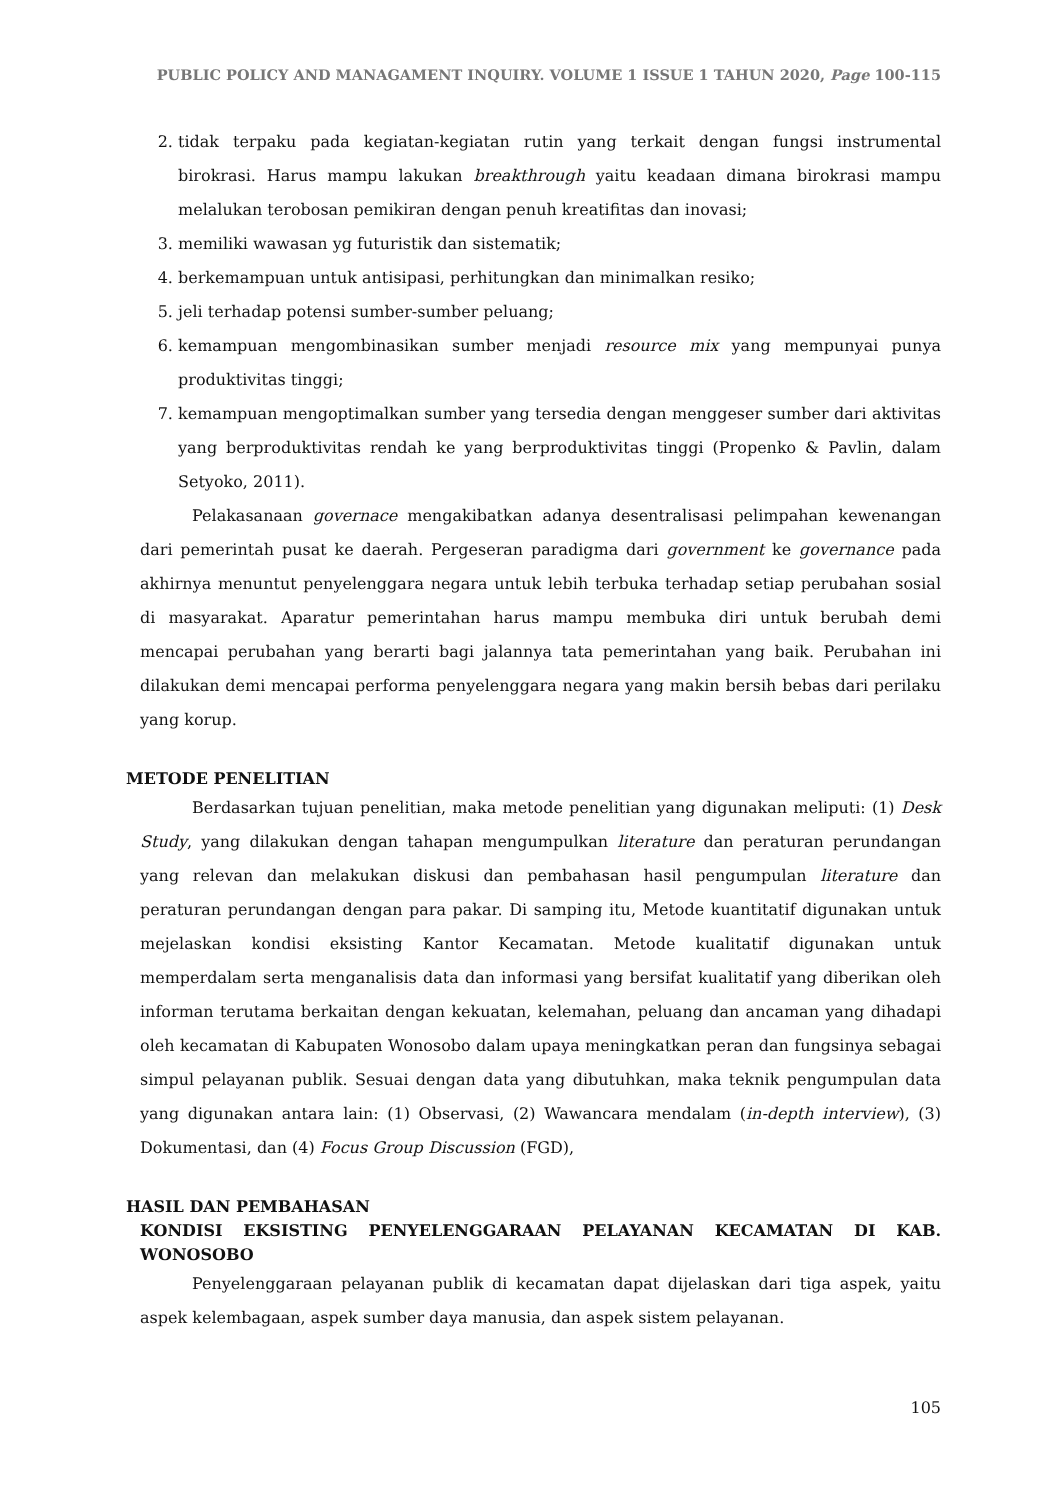PUBLIC POLICY AND MANAGAMENT INQUIRY. VOLUME 1 ISSUE 1 TAHUN 2020, Page 100-115
2. tidak terpaku pada kegiatan-kegiatan rutin yang terkait dengan fungsi instrumental birokrasi. Harus mampu lakukan breakthrough yaitu keadaan dimana birokrasi mampu melalukan terobosan pemikiran dengan penuh kreatifitas dan inovasi;
3. memiliki wawasan yg futuristik dan sistematik;
4. berkemampuan untuk antisipasi, perhitungkan dan minimalkan resiko;
5. jeli terhadap potensi sumber-sumber peluang;
6. kemampuan mengombinasikan sumber menjadi resource mix yang mempunyai punya produktivitas tinggi;
7. kemampuan mengoptimalkan sumber yang tersedia dengan menggeser sumber dari aktivitas yang berproduktivitas rendah ke yang berproduktivitas tinggi (Propenko & Pavlin, dalam Setyoko, 2011).
Pelakasanaan governace mengakibatkan adanya desentralisasi pelimpahan kewenangan dari pemerintah pusat ke daerah. Pergeseran paradigma dari government ke governance pada akhirnya menuntut penyelenggara negara untuk lebih terbuka terhadap setiap perubahan sosial di masyarakat. Aparatur pemerintahan harus mampu membuka diri untuk berubah demi mencapai perubahan yang berarti bagi jalannya tata pemerintahan yang baik. Perubahan ini dilakukan demi mencapai performa penyelenggara negara yang makin bersih bebas dari perilaku yang korup.
METODE PENELITIAN
Berdasarkan tujuan penelitian, maka metode penelitian yang digunakan meliputi: (1) Desk Study, yang dilakukan dengan tahapan mengumpulkan literature dan peraturan perundangan yang relevan dan melakukan diskusi dan pembahasan hasil pengumpulan literature dan peraturan perundangan dengan para pakar. Di samping itu, Metode kuantitatif digunakan untuk mejelaskan kondisi eksisting Kantor Kecamatan. Metode kualitatif digunakan untuk memperdalam serta menganalisis data dan informasi yang bersifat kualitatif yang diberikan oleh informan terutama berkaitan dengan kekuatan, kelemahan, peluang dan ancaman yang dihadapi oleh kecamatan di Kabupaten Wonosobo dalam upaya meningkatkan peran dan fungsinya sebagai simpul pelayanan publik. Sesuai dengan data yang dibutuhkan, maka teknik pengumpulan data yang digunakan antara lain: (1) Observasi, (2) Wawancara mendalam (in-depth interview), (3) Dokumentasi, dan (4) Focus Group Discussion (FGD),
HASIL DAN PEMBAHASAN
KONDISI EKSISTING PENYELENGGARAAN PELAYANAN KECAMATAN DI KAB. WONOSOBO
Penyelenggaraan pelayanan publik di kecamatan dapat dijelaskan dari tiga aspek, yaitu aspek kelembagaan, aspek sumber daya manusia, dan aspek sistem pelayanan.
105